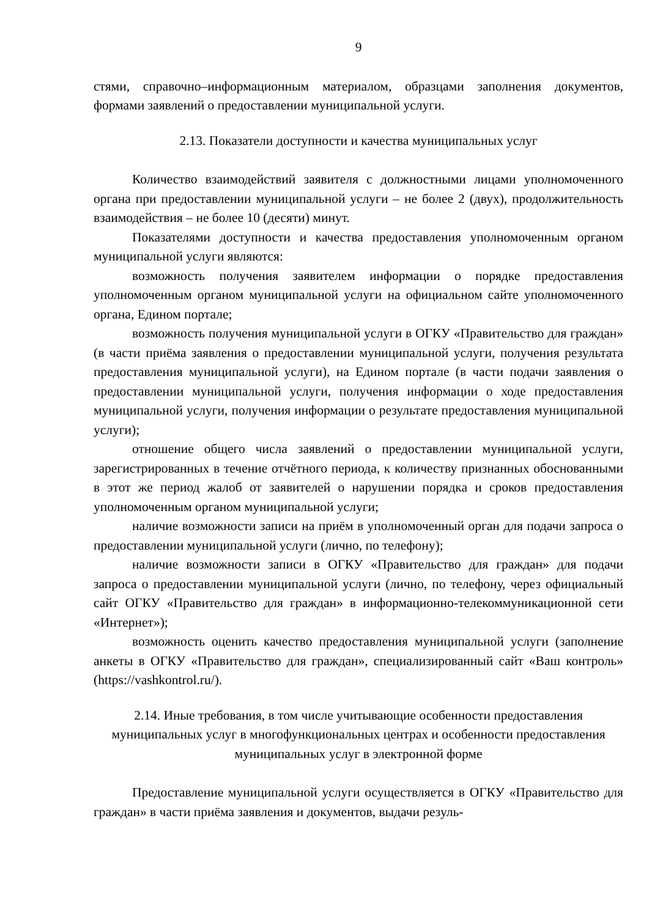9
стями, справочно–информационным материалом, образцами заполнения документов, формами заявлений о предоставлении муниципальной услуги.
2.13. Показатели доступности и качества муниципальных услуг
Количество взаимодействий заявителя с должностными лицами уполномоченного органа при предоставлении муниципальной услуги – не более 2 (двух), продолжительность взаимодействия – не более 10 (десяти) минут.
Показателями доступности и качества предоставления уполномоченным органом муниципальной услуги являются:
возможность получения заявителем информации о порядке предоставления уполномоченным органом муниципальной услуги на официальном сайте уполномоченного органа, Едином портале;
возможность получения муниципальной услуги в ОГКУ «Правительство для граждан» (в части приёма заявления о предоставлении муниципальной услуги, получения результата предоставления муниципальной услуги), на Едином портале (в части подачи заявления о предоставлении муниципальной услуги, получения информации о ходе предоставления муниципальной услуги, получения информации о результате предоставления муниципальной услуги);
отношение общего числа заявлений о предоставлении муниципальной услуги, зарегистрированных в течение отчётного периода, к количеству признанных обоснованными в этот же период жалоб от заявителей о нарушении порядка и сроков предоставления уполномоченным органом муниципальной услуги;
наличие возможности записи на приём в уполномоченный орган для подачи запроса о предоставлении муниципальной услуги (лично, по телефону);
наличие возможности записи в ОГКУ «Правительство для граждан» для подачи запроса о предоставлении муниципальной услуги (лично, по телефону, через официальный сайт ОГКУ «Правительство для граждан» в информационно-телекоммуникационной сети «Интернет»);
возможность оценить качество предоставления муниципальной услуги (заполнение анкеты в ОГКУ «Правительство для граждан», специализированный сайт «Ваш контроль» (https://vashkontrol.ru/).
2.14. Иные требования, в том числе учитывающие особенности предоставления муниципальных услуг в многофункциональных центрах и особенности предоставления муниципальных услуг в электронной форме
Предоставление муниципальной услуги осуществляется в ОГКУ «Правительство для граждан» в части приёма заявления и документов, выдачи резуль-